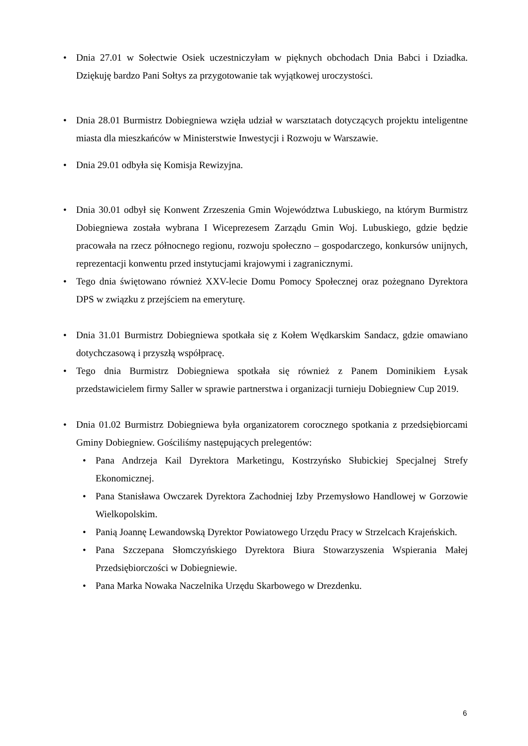• Dnia 27.01 w Sołectwie Osiek uczestniczyłam w pięknych obchodach Dnia Babci i Dziadka. Dziękuję bardzo Pani Sołtys za przygotowanie tak wyjątkowej uroczystości.
• Dnia 28.01 Burmistrz Dobiegniewa wzięła udział w warsztatach dotyczących projektu inteligentne miasta dla mieszkańców w Ministerstwie Inwestycji i Rozwoju w Warszawie.
• Dnia 29.01 odbyła się Komisja Rewizyjna.
• Dnia 30.01 odbył się Konwent Zrzeszenia Gmin Województwa Lubuskiego, na którym Burmistrz Dobiegniewa została wybrana I Wiceprezesem Zarządu Gmin Woj. Lubuskiego, gdzie będzie pracowała na rzecz północnego regionu, rozwoju społeczno – gospodarczego, konkursów unijnych, reprezentacji konwentu przed instytucjami krajowymi i zagranicznymi.
• Tego dnia świętowano również XXV-lecie Domu Pomocy Społecznej oraz pożegnano Dyrektora DPS w związku z przejściem na emeryturę.
• Dnia 31.01 Burmistrz Dobiegniewa spotkała się z Kołem Wędkarskim Sandacz, gdzie omawiano dotychczasową i przyszłą współpracę.
• Tego dnia Burmistrz Dobiegniewa spotkała się również z Panem Dominikiem Łysak przedstawicielem firmy Saller w sprawie partnerstwa i organizacji turnieju Dobiegniew Cup 2019.
• Dnia 01.02 Burmistrz Dobiegniewa była organizatorem corocznego spotkania z przedsiębiorcami Gminy Dobiegniew. Gościliśmy następujących prelegentów:
• Pana Andrzeja Kail Dyrektora Marketingu, Kostrzyńsko Słubickiej Specjalnej Strefy Ekonomicznej.
• Pana Stanisława Owczarek Dyrektora Zachodniej Izby Przemysłowo Handlowej w Gorzowie Wielkopolskim.
• Panią Joannę Lewandowską Dyrektor Powiatowego Urzędu Pracy w Strzelcach Krajeńskich.
• Pana Szczepana Słomczyńskiego Dyrektora Biura Stowarzyszenia Wspierania Małej Przedsiębiorczości w Dobiegniewie.
• Pana Marka Nowaka Naczelnika Urzędu Skarbowego w Drezdenku.
6